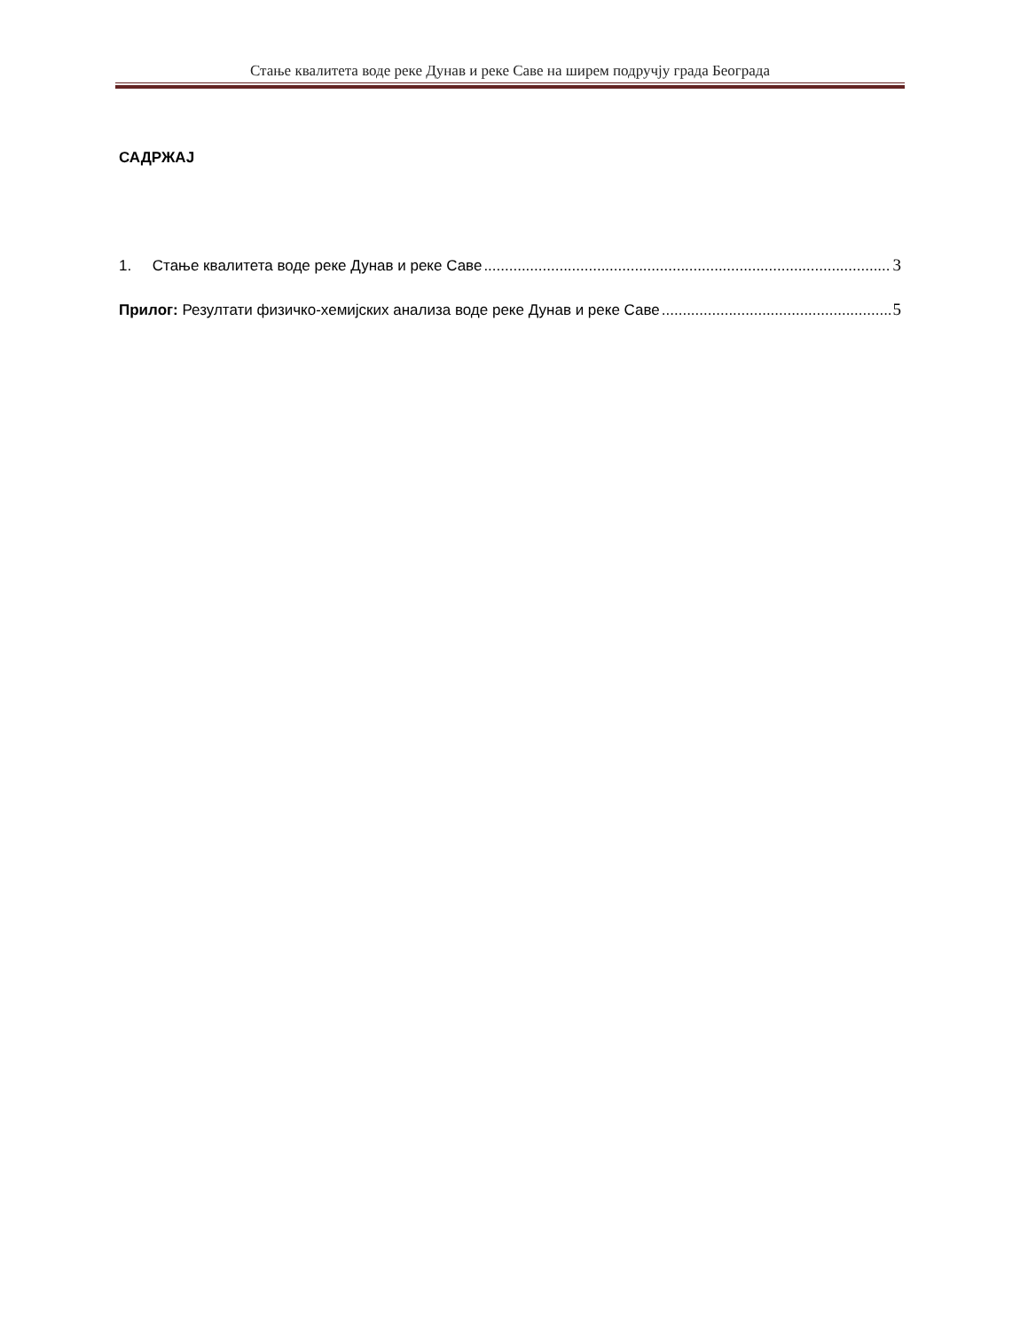Стање квалитета воде реке Дунав и реке Саве на ширем подручју града Београда
САДРЖАЈ
1. Стање квалитета воде реке Дунав и реке Саве 3
Прилог: Резултати физичко-хемијских анализа воде реке Дунав и реке Саве 5